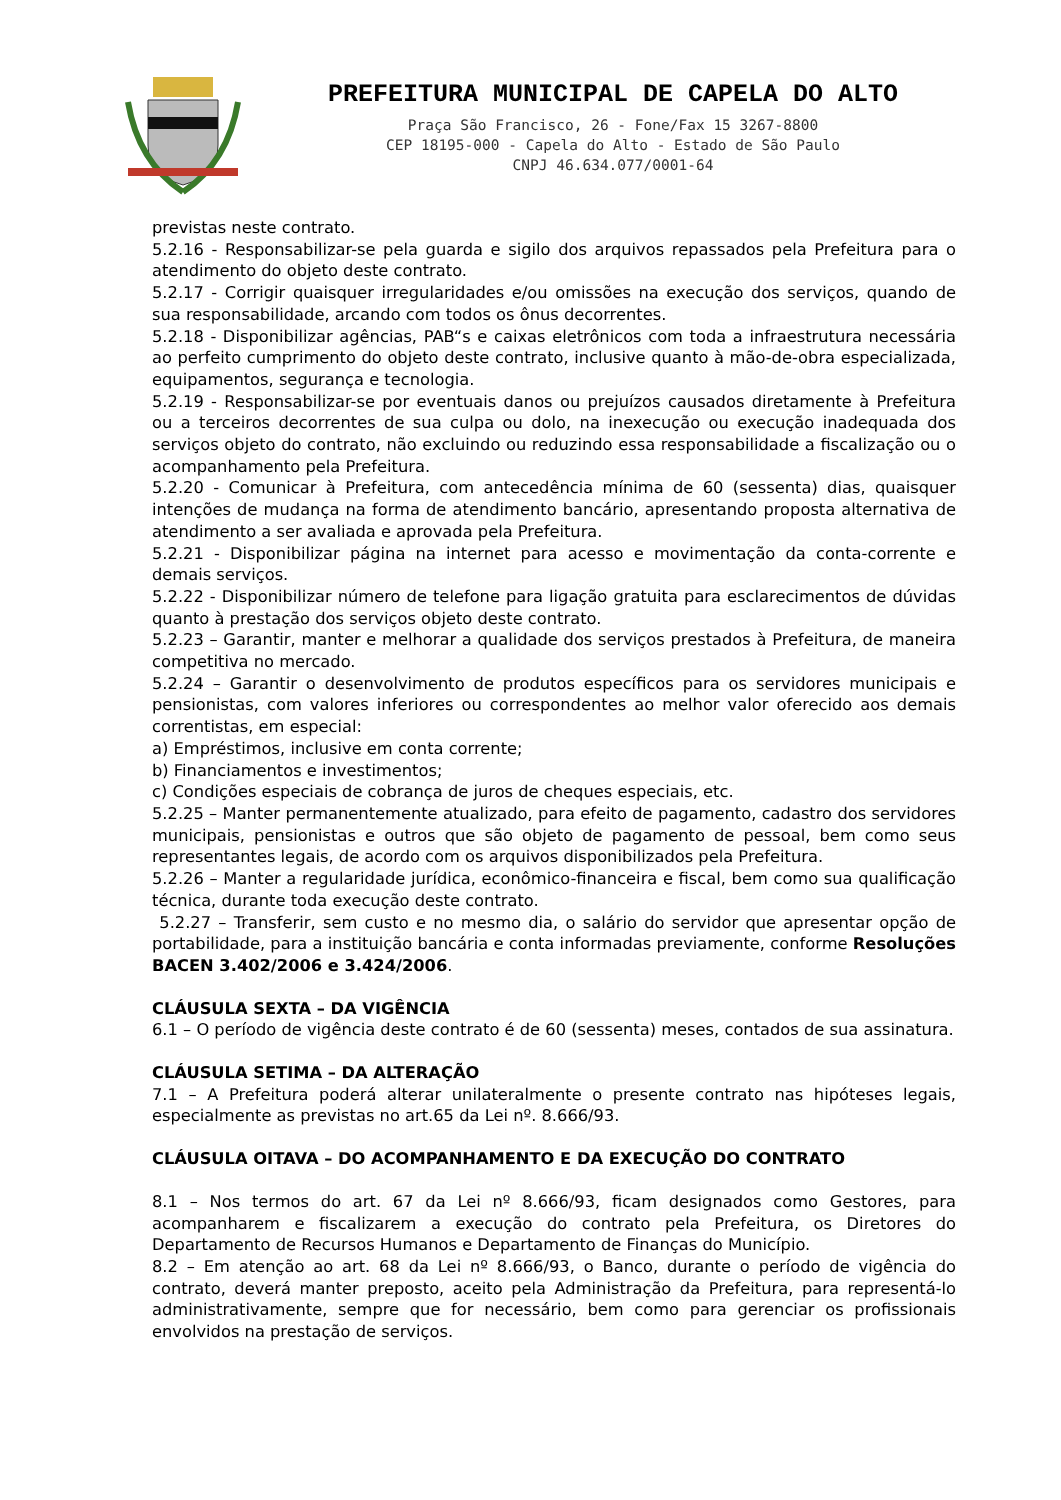PREFEITURA MUNICIPAL DE CAPELA DO ALTO
Praça São Francisco, 26 - Fone/Fax 15 3267-8800
CEP 18195-000 - Capela do Alto - Estado de São Paulo
CNPJ 46.634.077/0001-64
previstas neste contrato.
5.2.16 - Responsabilizar-se pela guarda e sigilo dos arquivos repassados pela Prefeitura para o atendimento do objeto deste contrato.
5.2.17 - Corrigir quaisquer irregularidades e/ou omissões na execução dos serviços, quando de sua responsabilidade, arcando com todos os ônus decorrentes.
5.2.18 - Disponibilizar agências, PAB“s e caixas eletrônicos com toda a infraestrutura necessária ao perfeito cumprimento do objeto deste contrato, inclusive quanto à mão-de-obra especializada, equipamentos, segurança e tecnologia.
5.2.19 - Responsabilizar-se por eventuais danos ou prejuízos causados diretamente à Prefeitura ou a terceiros decorrentes de sua culpa ou dolo, na inexecução ou execução inadequada dos serviços objeto do contrato, não excluindo ou reduzindo essa responsabilidade a fiscalização ou o acompanhamento pela Prefeitura.
5.2.20 - Comunicar à Prefeitura, com antecedência mínima de 60 (sessenta) dias, quaisquer intenções de mudança na forma de atendimento bancário, apresentando proposta alternativa de atendimento a ser avaliada e aprovada pela Prefeitura.
5.2.21 - Disponibilizar página na internet para acesso e movimentação da conta-corrente e demais serviços.
5.2.22 - Disponibilizar número de telefone para ligação gratuita para esclarecimentos de dúvidas quanto à prestação dos serviços objeto deste contrato.
5.2.23 – Garantir, manter e melhorar a qualidade dos serviços prestados à Prefeitura, de maneira competitiva no mercado.
5.2.24 – Garantir o desenvolvimento de produtos específicos para os servidores municipais e pensionistas, com valores inferiores ou correspondentes ao melhor valor oferecido aos demais correntistas, em especial:
a) Empréstimos, inclusive em conta corrente;
b) Financiamentos e investimentos;
c) Condições especiais de cobrança de juros de cheques especiais, etc.
5.2.25 – Manter permanentemente atualizado, para efeito de pagamento, cadastro dos servidores municipais, pensionistas e outros que são objeto de pagamento de pessoal, bem como seus representantes legais, de acordo com os arquivos disponibilizados pela Prefeitura.
5.2.26 – Manter a regularidade jurídica, econômico-financeira e fiscal, bem como sua qualificação técnica, durante toda execução deste contrato.
5.2.27 – Transferir, sem custo e no mesmo dia, o salário do servidor que apresentar opção de portabilidade, para a instituição bancária e conta informadas previamente, conforme Resoluções BACEN 3.402/2006 e 3.424/2006.
CLÁUSULA SEXTA – DA VIGÊNCIA
6.1 – O período de vigência deste contrato é de 60 (sessenta) meses, contados de sua assinatura.
CLÁUSULA SETIMA – DA ALTERAÇÃO
7.1 – A Prefeitura poderá alterar unilateralmente o presente contrato nas hipóteses legais, especialmente as previstas no art.65 da Lei nº. 8.666/93.
CLÁUSULA OITAVA – DO ACOMPANHAMENTO E DA EXECUÇÃO DO CONTRATO
8.1 – Nos termos do art. 67 da Lei nº 8.666/93, ficam designados como Gestores, para acompanharem e fiscalizarem a execução do contrato pela Prefeitura, os Diretores do Departamento de Recursos Humanos e Departamento de Finanças do Município.
8.2 – Em atenção ao art. 68 da Lei nº 8.666/93, o Banco, durante o período de vigência do contrato, deverá manter preposto, aceito pela Administração da Prefeitura, para representá-lo administrativamente, sempre que for necessário, bem como para gerenciar os profissionais envolvidos na prestação de serviços.